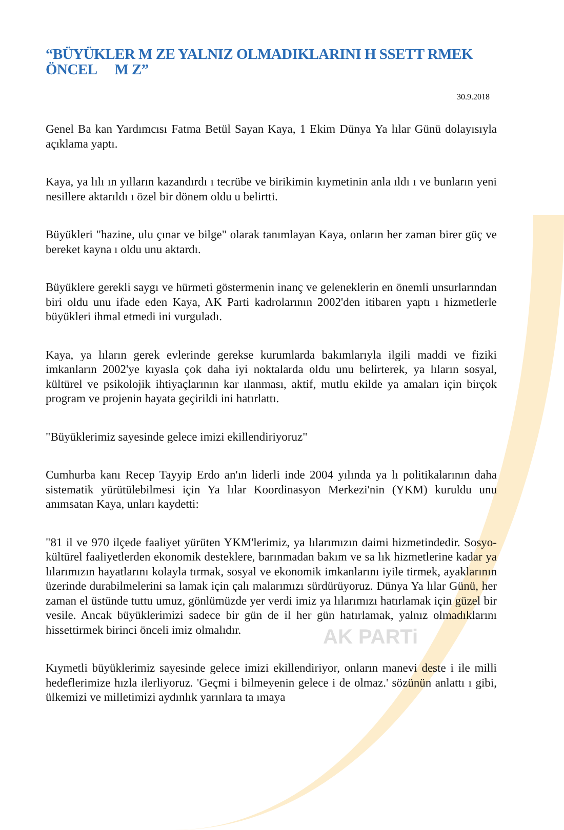AK PARTi
“BÜYÜKLER M ZE YALNIZ OLMADIKLARINI H SSETT RMEK ÖNCEL M Z”
30.9.2018
Genel Ba kan Yardımcısı Fatma Betül Sayan Kaya, 1 Ekim Dünya Ya lılar Günü dolayısıyla açıklama yaptı.
Kaya, ya lılı ın yılların kazandırdı ı tecrübe ve birikimin kıymetinin anla ıldı ı ve bunların yeni nesillere aktarıldı ı özel bir dönem oldu u belirtti.
Büyükleri "hazine, ulu çınar ve bilge" olarak tanımlayan Kaya, onların her zaman birer güç ve bereket kayna ı oldu unu aktardı.
Büyüklere gerekli saygı ve hürmeti göstermenin inanç ve geleneklerin en önemli unsurlarından biri oldu unu ifade eden Kaya, AK Parti kadrolarının 2002'den itibaren yaptı ı hizmetlerle büyükleri ihmal etmedi ini vurguladı.
Kaya, ya lıların gerek evlerinde gerekse kurumlarda bakımlarıyla ilgili maddi ve fiziki imkanların 2002'ye kıyasla çok daha iyi noktalarda oldu unu belirterek, ya lıların sosyal, kültürel ve psikolojik ihtiyaçlarının kar ılanması, aktif, mutlu ekilde ya amaları için birçok program ve projenin hayata geçirildi ini hatırlattı.
"Büyüklerimiz sayesinde gelece imizi ekillendiriyoruz"
Cumhurba kanı Recep Tayyip Erdo an'ın liderli inde 2004 yılında ya lı politikalarının daha sistematik yürütülebilmesi için Ya lılar Koordinasyon Merkezi'nin (YKM) kuruldu unu anımsatan Kaya, unları kaydetti:
"81 il ve 970 ilçede faaliyet yürüten YKM'lerimiz, ya lılarımızın daimi hizmetindedir. Sosyo-kültürel faaliyetlerden ekonomik desteklere, barınmadan bakım ve sa lık hizmetlerine kadar ya lılarımızın hayatlarını kolayla tırmak, sosyal ve ekonomik imkanlarını iyile tirmek, ayaklarının üzerinde durabilmelerini sa lamak için çalı malarımızı sürdürüyoruz. Dünya Ya lılar Günü, her zaman el üstünde tuttu umuz, gönlümüzde yer verdi imiz ya lılarımızı hatırlamak için güzel bir vesile. Ancak büyüklerimizi sadece bir gün de il her gün hatırlamak, yalnız olmadıklarını hissettirmek birinci önceli imiz olmalıdır.
Kıymetli büyüklerimiz sayesinde gelece imizi ekillendiriyor, onların manevi deste i ile milli hedeflerimize hızla ilerliyoruz. 'Geçmi i bilmeyenin gelece i de olmaz.' sözünün anlattı ı gibi, ülkemizi ve milletimizi aydınlık yarınlara ta ımaya